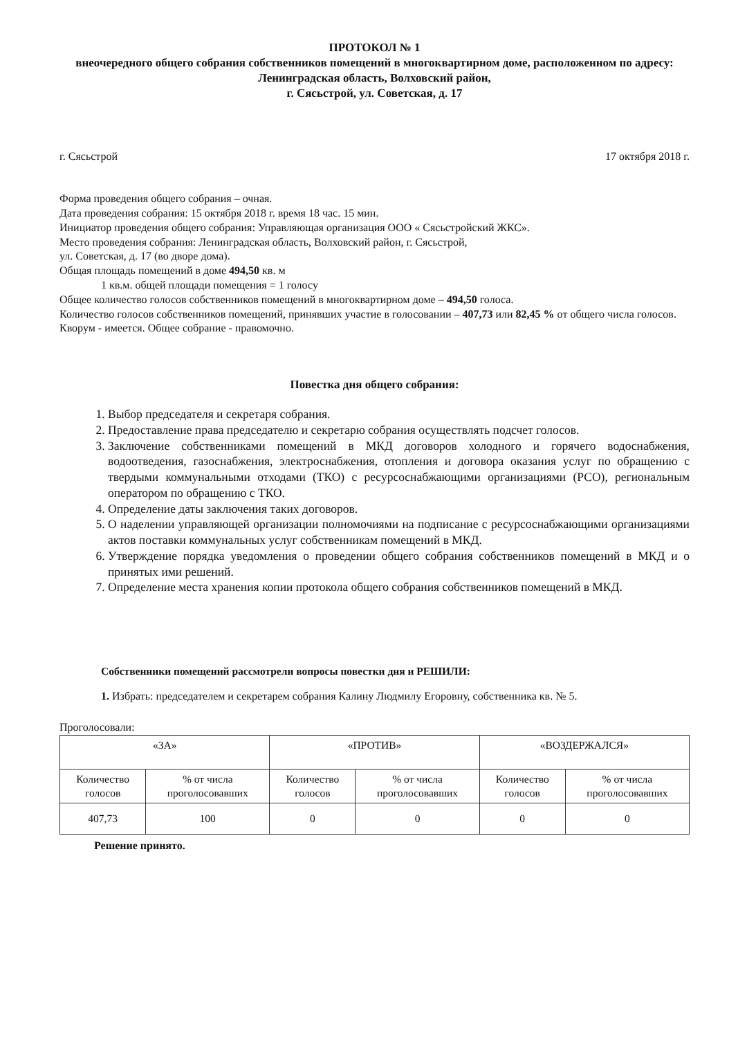ПРОТОКОЛ № 1
внеочередного общего собрания собственников помещений в многоквартирном доме, расположенном по адресу: Ленинградская область, Волховский район,
г. Сясьстрой, ул. Советская, д. 17
г. Сясьстрой 17 октября 2018 г.
Форма проведения общего собрания – очная.
Дата проведения собрания: 15 октября 2018 г. время 18 час. 15 мин.
Инициатор проведения общего собрания: Управляющая организация ООО « Сясьстройский ЖКС».
Место проведения собрания: Ленинградская область, Волховский район, г. Сясьстрой,
ул. Советская, д. 17 (во дворе дома).
Общая площадь помещений в доме 494,50 кв. м
1 кв.м. общей площади помещения = 1 голосу
Общее количество голосов собственников помещений в многоквартирном доме – 494,50 голоса.
Количество голосов собственников помещений, принявших участие в голосовании – 407,73 или 82,45 % от общего числа голосов.
Кворум - имеется. Общее собрание - правомочно.
Повестка дня общего собрания:
1. Выбор председателя и секретаря собрания.
2. Предоставление права председателю и секретарю собрания осуществлять подсчет голосов.
3. Заключение собственниками помещений в МКД договоров холодного и горячего водоснабжения, водоотведения, газоснабжения, электроснабжения, отопления и договора оказания услуг по обращению с твердыми коммунальными отходами (ТКО) с ресурсоснабжающими организациями (РСО), региональным оператором по обращению с ТКО.
4. Определение даты заключения таких договоров.
5. О наделении управляющей организации полномочиями на подписание с ресурсоснабжающими организациями актов поставки коммунальных услуг собственникам помещений в МКД.
6. Утверждение порядка уведомления о проведении общего собрания собственников помещений в МКД и о принятых ими решений.
7. Определение места хранения копии протокола общего собрания собственников помещений в МКД.
Собственники помещений рассмотрели вопросы повестки дня и РЕШИЛИ:
1. Избрать: председателем и секретарем собрания Калину Людмилу Егоровну, собственника кв. № 5.
Проголосовали:
| «ЗА» | | «ПРОТИВ» | | «ВОЗДЕРЖАЛСЯ» | |
| --- | --- | --- | --- | --- | --- |
| Количество голосов | % от числа проголосовавших | Количество голосов | % от числа проголосовавших | Количество голосов | % от числа проголосовавших |
| 407,73 | 100 | 0 | 0 | 0 | 0 |
Решение принято.